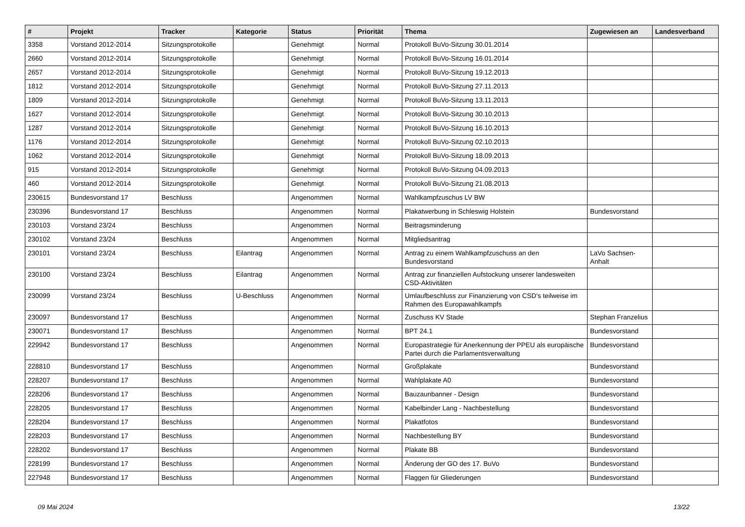| # | Projekt | Tracker | Kategorie | Status | Priorität | Thema | Zugewiesen an | Landesverband |
| --- | --- | --- | --- | --- | --- | --- | --- | --- |
| 3358 | Vorstand 2012-2014 | Sitzungsprotokolle | | Genehmigt | Normal | Protokoll BuVo-Sitzung 30.01.2014 | | |
| 2660 | Vorstand 2012-2014 | Sitzungsprotokolle | | Genehmigt | Normal | Protokoll BuVo-Sitzung 16.01.2014 | | |
| 2657 | Vorstand 2012-2014 | Sitzungsprotokolle | | Genehmigt | Normal | Protokoll BuVo-Sitzung 19.12.2013 | | |
| 1812 | Vorstand 2012-2014 | Sitzungsprotokolle | | Genehmigt | Normal | Protokoll BuVo-Sitzung 27.11.2013 | | |
| 1809 | Vorstand 2012-2014 | Sitzungsprotokolle | | Genehmigt | Normal | Protokoll BuVo-Sitzung 13.11.2013 | | |
| 1627 | Vorstand 2012-2014 | Sitzungsprotokolle | | Genehmigt | Normal | Protokoll BuVo-Sitzung 30.10.2013 | | |
| 1287 | Vorstand 2012-2014 | Sitzungsprotokolle | | Genehmigt | Normal | Protokoll BuVo-Sitzung 16.10.2013 | | |
| 1176 | Vorstand 2012-2014 | Sitzungsprotokolle | | Genehmigt | Normal | Protokoll BuVo-Sitzung 02.10.2013 | | |
| 1062 | Vorstand 2012-2014 | Sitzungsprotokolle | | Genehmigt | Normal | Protokoll BuVo-Sitzung 18.09.2013 | | |
| 915 | Vorstand 2012-2014 | Sitzungsprotokolle | | Genehmigt | Normal | Protokoll BuVo-Sitzung 04.09.2013 | | |
| 460 | Vorstand 2012-2014 | Sitzungsprotokolle | | Genehmigt | Normal | Protokoll BuVo-Sitzung 21.08.2013 | | |
| 230615 | Bundesvorstand 17 | Beschluss | | Angenommen | Normal | Wahlkampfzuschus LV BW | | |
| 230396 | Bundesvorstand 17 | Beschluss | | Angenommen | Normal | Plakatwerbung in Schleswig Holstein | Bundesvorstand | |
| 230103 | Vorstand 23/24 | Beschluss | | Angenommen | Normal | Beitragsminderung | | |
| 230102 | Vorstand 23/24 | Beschluss | | Angenommen | Normal | Mitgliedsantrag | | |
| 230101 | Vorstand 23/24 | Beschluss | Eilantrag | Angenommen | Normal | Antrag zu einem Wahlkampfzuschuss an den Bundesvorstand | LaVo Sachsen-Anhalt | |
| 230100 | Vorstand 23/24 | Beschluss | Eilantrag | Angenommen | Normal | Antrag zur finanziellen Aufstockung unserer landesweiten CSD-Aktivitäten | | |
| 230099 | Vorstand 23/24 | Beschluss | U-Beschluss | Angenommen | Normal | Umlaufbeschluss zur Finanzierung von CSD's teilweise im Rahmen des Europawahlkampfs | | |
| 230097 | Bundesvorstand 17 | Beschluss | | Angenommen | Normal | Zuschuss KV Stade | Stephan Franzelius | |
| 230071 | Bundesvorstand 17 | Beschluss | | Angenommen | Normal | BPT 24.1 | Bundesvorstand | |
| 229942 | Bundesvorstand 17 | Beschluss | | Angenommen | Normal | Europastrategie für Anerkennung der PPEU als europäische Partei durch die Parlamentsverwaltung | Bundesvorstand | |
| 228810 | Bundesvorstand 17 | Beschluss | | Angenommen | Normal | Großplakate | Bundesvorstand | |
| 228207 | Bundesvorstand 17 | Beschluss | | Angenommen | Normal | Wahlplakate A0 | Bundesvorstand | |
| 228206 | Bundesvorstand 17 | Beschluss | | Angenommen | Normal | Bauzaunbanner - Design | Bundesvorstand | |
| 228205 | Bundesvorstand 17 | Beschluss | | Angenommen | Normal | Kabelbinder Lang - Nachbestellung | Bundesvorstand | |
| 228204 | Bundesvorstand 17 | Beschluss | | Angenommen | Normal | Plakatfotos | Bundesvorstand | |
| 228203 | Bundesvorstand 17 | Beschluss | | Angenommen | Normal | Nachbestellung BY | Bundesvorstand | |
| 228202 | Bundesvorstand 17 | Beschluss | | Angenommen | Normal | Plakate BB | Bundesvorstand | |
| 228199 | Bundesvorstand 17 | Beschluss | | Angenommen | Normal | Änderung der GO des 17. BuVo | Bundesvorstand | |
| 227948 | Bundesvorstand 17 | Beschluss | | Angenommen | Normal | Flaggen für Gliederungen | Bundesvorstand | |
09 Mai 2024 13/22